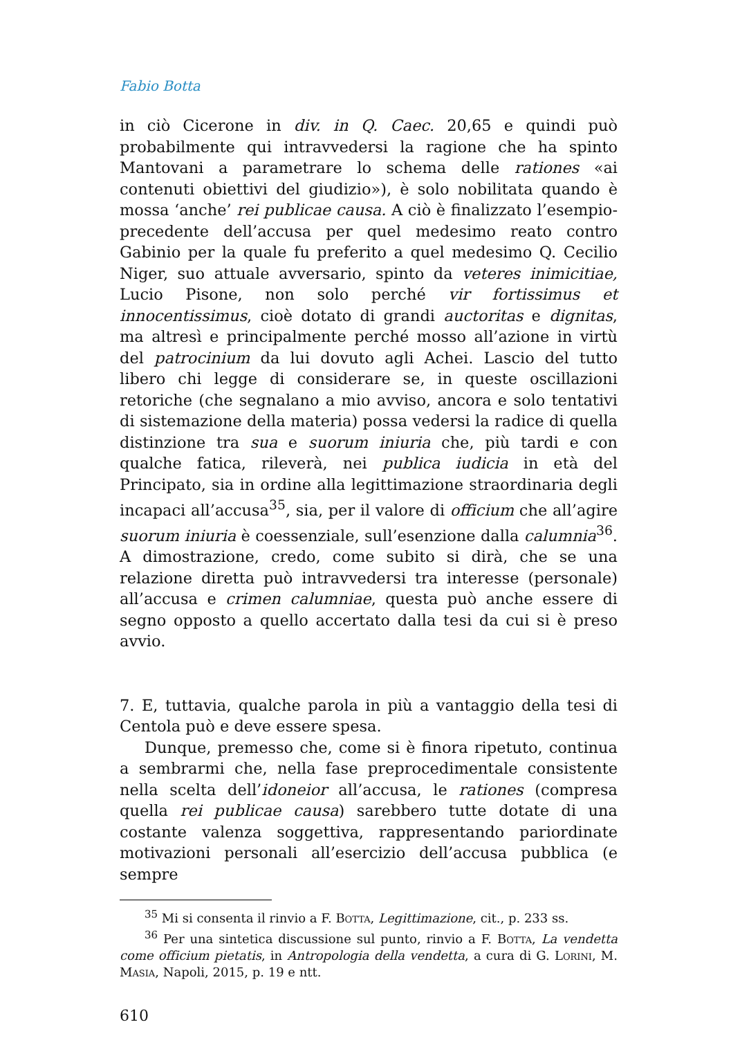Fabio Botta
in ciò Cicerone in div. in Q. Caec. 20,65 e quindi può probabilmente qui intravvedersi la ragione che ha spinto Mantovani a parametrare lo schema delle rationes «ai contenuti obiettivi del giudizio»), è solo nobilitata quando è mossa ‘anche’ rei publicae causa. A ciò è finalizzato l’esempio-precedente dell’accusa per quel medesimo reato contro Gabinio per la quale fu preferito a quel medesimo Q. Cecilio Niger, suo attuale avversario, spinto da veteres inimicitiae, Lucio Pisone, non solo perché vir fortissimus et innocentissimus, cioè dotato di grandi auctoritas e dignitas, ma altresì e principalmente perché mosso all’azione in virtù del patrocinium da lui dovuto agli Achei. Lascio del tutto libero chi legge di considerare se, in queste oscillazioni retoriche (che segnalano a mio avviso, ancora e solo tentativi di sistemazione della materia) possa vedersi la radice di quella distinzione tra sua e suorum iniuria che, più tardi e con qualche fatica, rileverà, nei publica iudicia in età del Principato, sia in ordine alla legittimazione straordinaria degli incapaci all’accusa<sup>35</sup>, sia, per il valore di officium che all’agire suorum iniuria è coessenziale, sull’esenzione dalla calumnia<sup>36</sup>. A dimostrazione, credo, come subito si dirà, che se una relazione diretta può intravvedersi tra interesse (personale) all’accusa e crimen calumniae, questa può anche essere di segno opposto a quello accertato dalla tesi da cui si è preso avvio.
7. E, tuttavia, qualche parola in più a vantaggio della tesi di Centola può e deve essere spesa.
Dunque, premesso che, come si è finora ripetuto, continua a sembrarmi che, nella fase preprocedimentale consistente nella scelta dell’idoneior all’accusa, le rationes (compresa quella rei publicae causa) sarebbero tutte dotate di una costante valenza soggettiva, rappresentando pariordinate motivazioni personali all’esercizio dell’accusa pubblica (e sempre
<sup>35</sup> Mi si consenta il rinvio a F. Botta, Legittimazione, cit., p. 233 ss.
<sup>36</sup> Per una sintetica discussione sul punto, rinvio a F. Botta, La vendetta come officium pietatis, in Antropologia della vendetta, a cura di G. Lorini, M. Masia, Napoli, 2015, p. 19 e ntt.
610